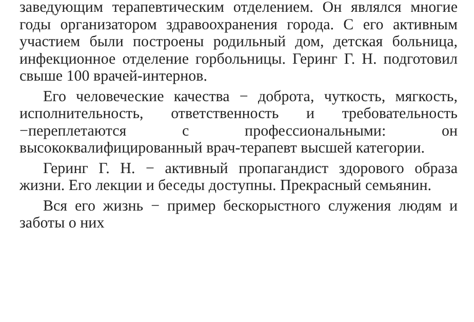заведующим терапевтическим отделением. Он являлся многие годы организатором здравоохранения города. С его активным участием были построены родильный дом, детская больница, инфекционное отделение горбольницы. Геринг Г. Н. подготовил свыше 100 врачей-интернов.
Его человеческие качества − доброта, чуткость, мягкость, исполнительность, ответственность и требовательность −переплетаются с профессиональными: он высококвалифицированный врач-терапевт высшей категории.
Геринг Г. Н. − активный пропагандист здорового образа жизни. Его лекции и беседы доступны. Прекрасный семьянин.
Вся его жизнь − пример бескорыстного служения людям и заботы о них